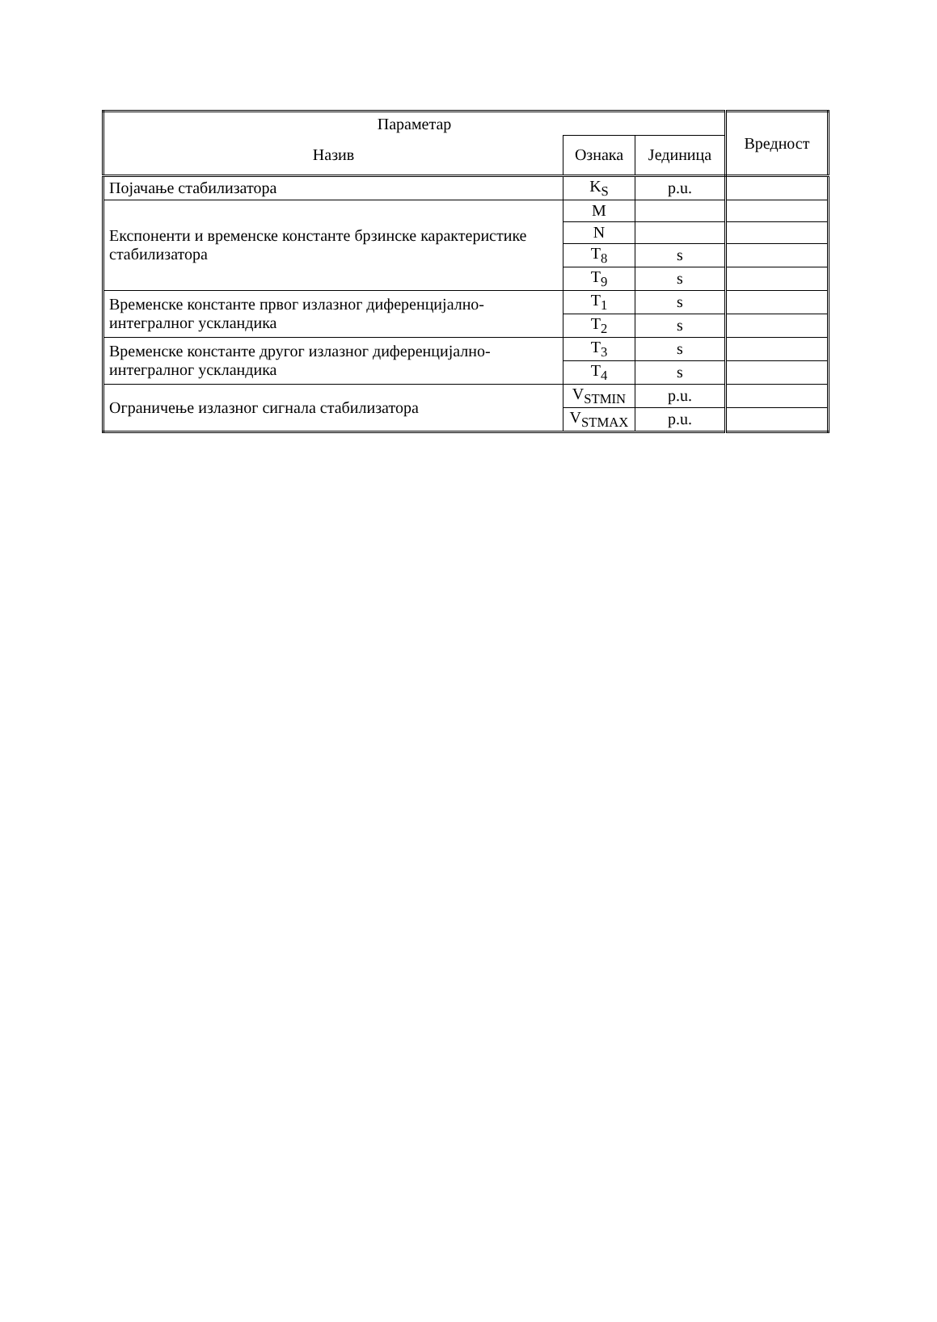| Параметар | | | Вредност |
| --- | --- | --- | --- |
| Назив | Ознака | Јединица | |
| Појачање стабилизатора | K<sub>S</sub> | p.u. | |
| Експоненти и временске константе брзинске карактеристике стабилизатора | M | | |
| | N | | |
| | T<sub>8</sub> | s | |
| | T<sub>9</sub> | s | |
| Временске константе првог излазног диференцијално-интегралног ускландика | T<sub>1</sub> | s | |
| | T<sub>2</sub> | s | |
| Временске константе другог излазног диференцијално-интегралног ускландика | T<sub>3</sub> | s | |
| | T<sub>4</sub> | s | |
| Ограничење излазног сигнала стабилизатора | V<sub>STMIN</sub> | p.u. | |
| | V<sub>STMAX</sub> | p.u. | |